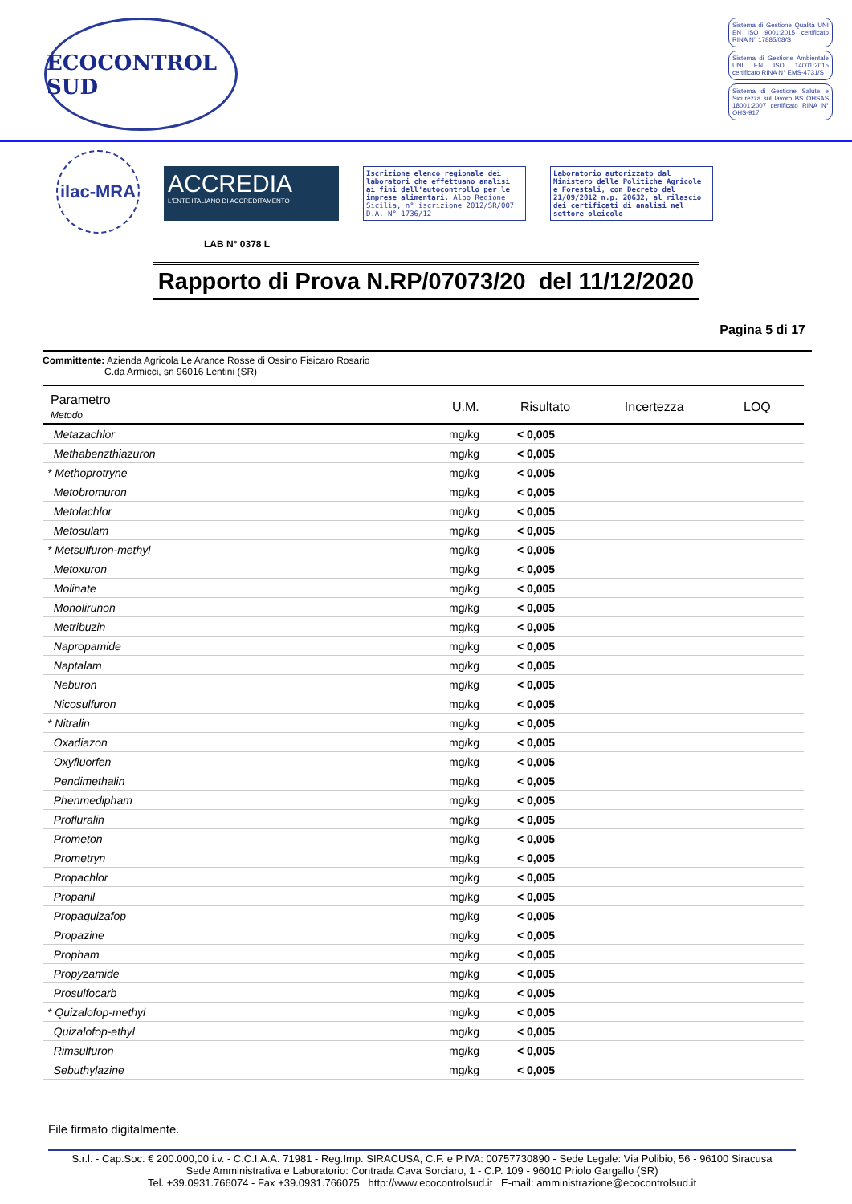ECOCONTROL SUD
Sistema di Gestione Qualità UNI EN ISO 9001:2015 certificato RINA N° 17885/08/S
Sistema di Gestione Ambientale UNI EN ISO 14001:2015 certificato RINA N° EMS-4731/S
Sistema di Gestione Salute e Sicurezza sul lavoro BS OHSAS 18001:2007 certificato RINA N° OHS-917
ilac-MRA
ACCREDIA
L'ENTE ITALIANO DI ACCREDITAMENTO
LAB N° 0378 L
Iscrizione elenco regionale dei laboratori che effettuano analisi ai fini dell'autocontrollo per le imprese alimentari. Albo Regione Sicilia, n° iscrizione 2012/SR/007 D.A. N° 1736/12
Laboratorio autorizzato dal Ministero delle Politiche Agricole e Forestali, con Decreto del 21/09/2012 n.p. 20632, al rilascio dei certificati di analisi nel settore oleicolo
Rapporto di Prova N.RP/07073/20 del 11/12/2020
Pagina 5 di 17
Committente: Azienda Agricola Le Arance Rosse di Ossino Fisicaro Rosario
C.da Armicci, sn 96016 Lentini (SR)
| Parametro Metodo | U.M. | Risultato | Incertezza | LOQ |
| --- | --- | --- | --- | --- |
| Metazachlor | mg/kg | < 0,005 | | |
| Methabenzthiazuron | mg/kg | < 0,005 | | |
| * Methoprotryne | mg/kg | < 0,005 | | |
| Metobromuron | mg/kg | < 0,005 | | |
| Metolachlor | mg/kg | < 0,005 | | |
| Metosulam | mg/kg | < 0,005 | | |
| * Metsulfuron-methyl | mg/kg | < 0,005 | | |
| Metoxuron | mg/kg | < 0,005 | | |
| Molinate | mg/kg | < 0,005 | | |
| Monolirunon | mg/kg | < 0,005 | | |
| Metribuzin | mg/kg | < 0,005 | | |
| Napropamide | mg/kg | < 0,005 | | |
| Naptalam | mg/kg | < 0,005 | | |
| Neburon | mg/kg | < 0,005 | | |
| Nicosulfuron | mg/kg | < 0,005 | | |
| * Nitralin | mg/kg | < 0,005 | | |
| Oxadiazon | mg/kg | < 0,005 | | |
| Oxyfluorfen | mg/kg | < 0,005 | | |
| Pendimethalin | mg/kg | < 0,005 | | |
| Phenmedipham | mg/kg | < 0,005 | | |
| Profluralin | mg/kg | < 0,005 | | |
| Prometon | mg/kg | < 0,005 | | |
| Prometryn | mg/kg | < 0,005 | | |
| Propachlor | mg/kg | < 0,005 | | |
| Propanil | mg/kg | < 0,005 | | |
| Propaquizafop | mg/kg | < 0,005 | | |
| Propazine | mg/kg | < 0,005 | | |
| Propham | mg/kg | < 0,005 | | |
| Propyzamide | mg/kg | < 0,005 | | |
| Prosulfocarb | mg/kg | < 0,005 | | |
| * Quizalofop-methyl | mg/kg | < 0,005 | | |
| Quizalofop-ethyl | mg/kg | < 0,005 | | |
| Rimsulfuron | mg/kg | < 0,005 | | |
| Sebuthylazine | mg/kg | < 0,005 | | |
File firmato digitalmente.
S.r.l. - Cap.Soc. € 200.000,00 i.v. - C.C.I.A.A. 71981 - Reg.Imp. SIRACUSA, C.F. e P.IVA: 00757730890 - Sede Legale: Via Polibio, 56 - 96100 Siracusa
Sede Amministrativa e Laboratorio: Contrada Cava Sorciaro, 1 - C.P. 109 - 96010 Priolo Gargallo (SR)
Tel. +39.0931.766074 - Fax +39.0931.766075 http://www.ecocontrolsud.it E-mail: amministrazione@ecocontrolsud.it